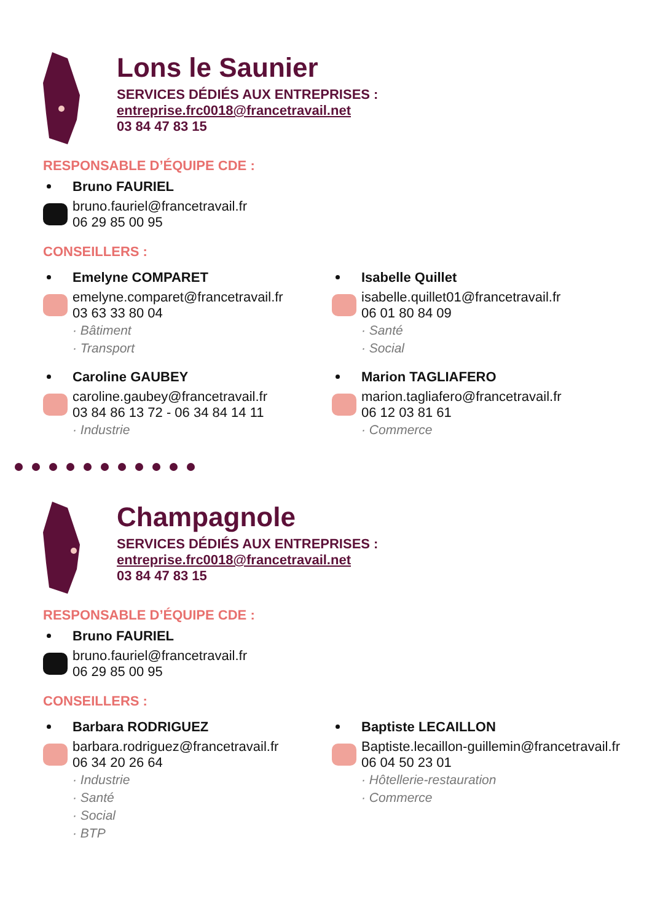Lons le Saunier
SERVICES DÉDIÉS AUX ENTREPRISES :
entreprise.frc0018@francetravail.net
03 84 47 83 15
RESPONSABLE D’ÉQUIPE CDE :
Bruno FAURIEL
bruno.fauriel@francetravail.fr
06 29 85 00 95
CONSEILLERS :
Emelyne COMPARET
emelyne.comparet@francetravail.fr
03 63 33 80 04
· Bâtiment
· Transport
Caroline GAUBEY
caroline.gaubey@francetravail.fr
03 84 86 13 72 - 06 34 84 14 11
· Industrie
Isabelle Quillet
isabelle.quillet01@francetravail.fr
06 01 80 84 09
· Santé
· Social
Marion TAGLIAFERO
marion.tagliafero@francetravail.fr
06 12 03 81 61
· Commerce
Champagnole
SERVICES DÉDIÉS AUX ENTREPRISES :
entreprise.frc0018@francetravail.net
03 84 47 83 15
RESPONSABLE D’ÉQUIPE CDE :
Bruno FAURIEL
bruno.fauriel@francetravail.fr
06 29 85 00 95
CONSEILLERS :
Barbara RODRIGUEZ
barbara.rodriguez@francetravail.fr
06 34 20 26 64
· Industrie
· Santé
· Social
· BTP
Baptiste LECAILLON
Baptiste.lecaillon-guillemin@francetravail.fr
06 04 50 23 01
· Hôtellerie-restauration
· Commerce